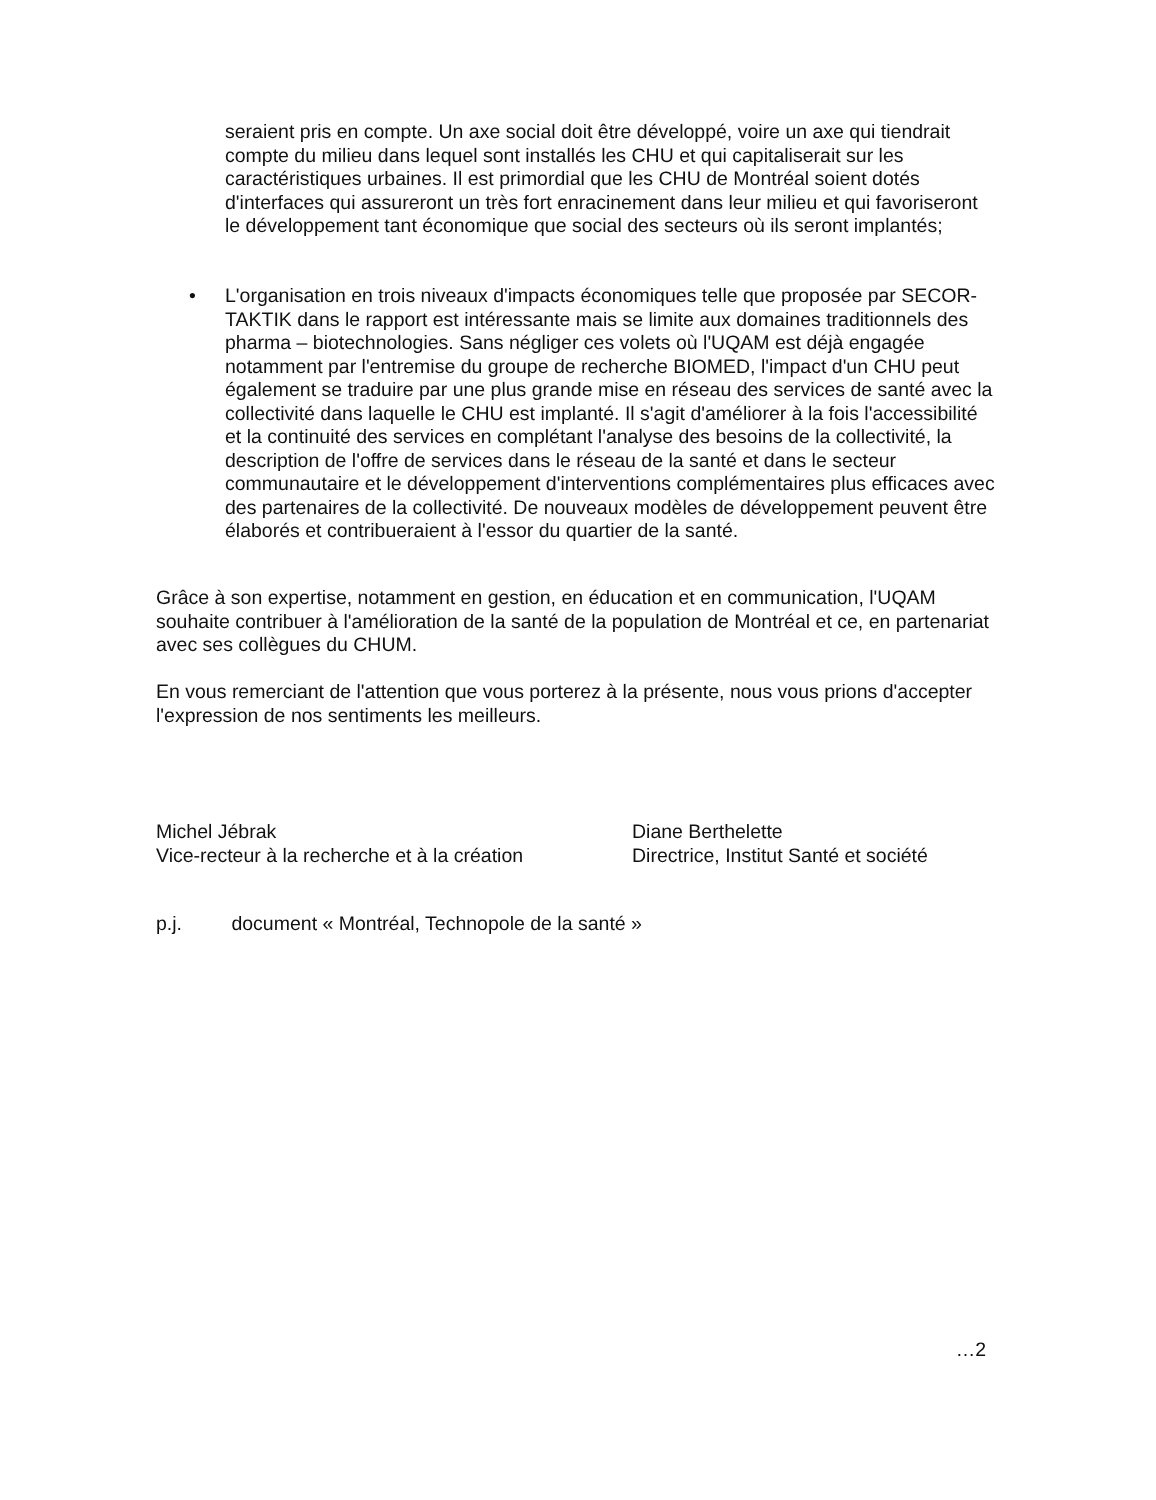seraient pris en compte. Un axe social doit être développé, voire un axe qui tiendrait compte du milieu dans lequel sont installés les CHU et qui capitaliserait sur les caractéristiques urbaines. Il est primordial que les CHU de Montréal soient dotés d'interfaces qui assureront un très fort enracinement dans leur milieu et qui favoriseront le développement tant économique que social des secteurs où ils seront implantés;
• L'organisation en trois niveaux d'impacts économiques telle que proposée par SECOR-TAKTIK dans le rapport est intéressante mais se limite aux domaines traditionnels des pharma – biotechnologies. Sans négliger ces volets où l'UQAM est déjà engagée notamment par l'entremise du groupe de recherche BIOMED, l'impact d'un CHU peut également se traduire par une plus grande mise en réseau des services de santé avec la collectivité dans laquelle le CHU est implanté. Il s'agit d'améliorer à la fois l'accessibilité et la continuité des services en complétant l'analyse des besoins de la collectivité, la description de l'offre de services dans le réseau de la santé et dans le secteur communautaire et le développement d'interventions complémentaires plus efficaces avec des partenaires de la collectivité. De nouveaux modèles de développement peuvent être élaborés et contribueraient à l'essor du quartier de la santé.
Grâce à son expertise, notamment en gestion, en éducation et en communication, l'UQAM souhaite contribuer à l'amélioration de la santé de la population de Montréal et ce, en partenariat avec ses collègues du CHUM.
En vous remerciant de l'attention que vous porterez à la présente, nous vous prions d'accepter l'expression de nos sentiments les meilleurs.
Michel Jébrak
Vice-recteur à la recherche et à la création
Diane Berthelette
Directrice, Institut Santé et société
p.j. document « Montréal, Technopole de la santé »
…2